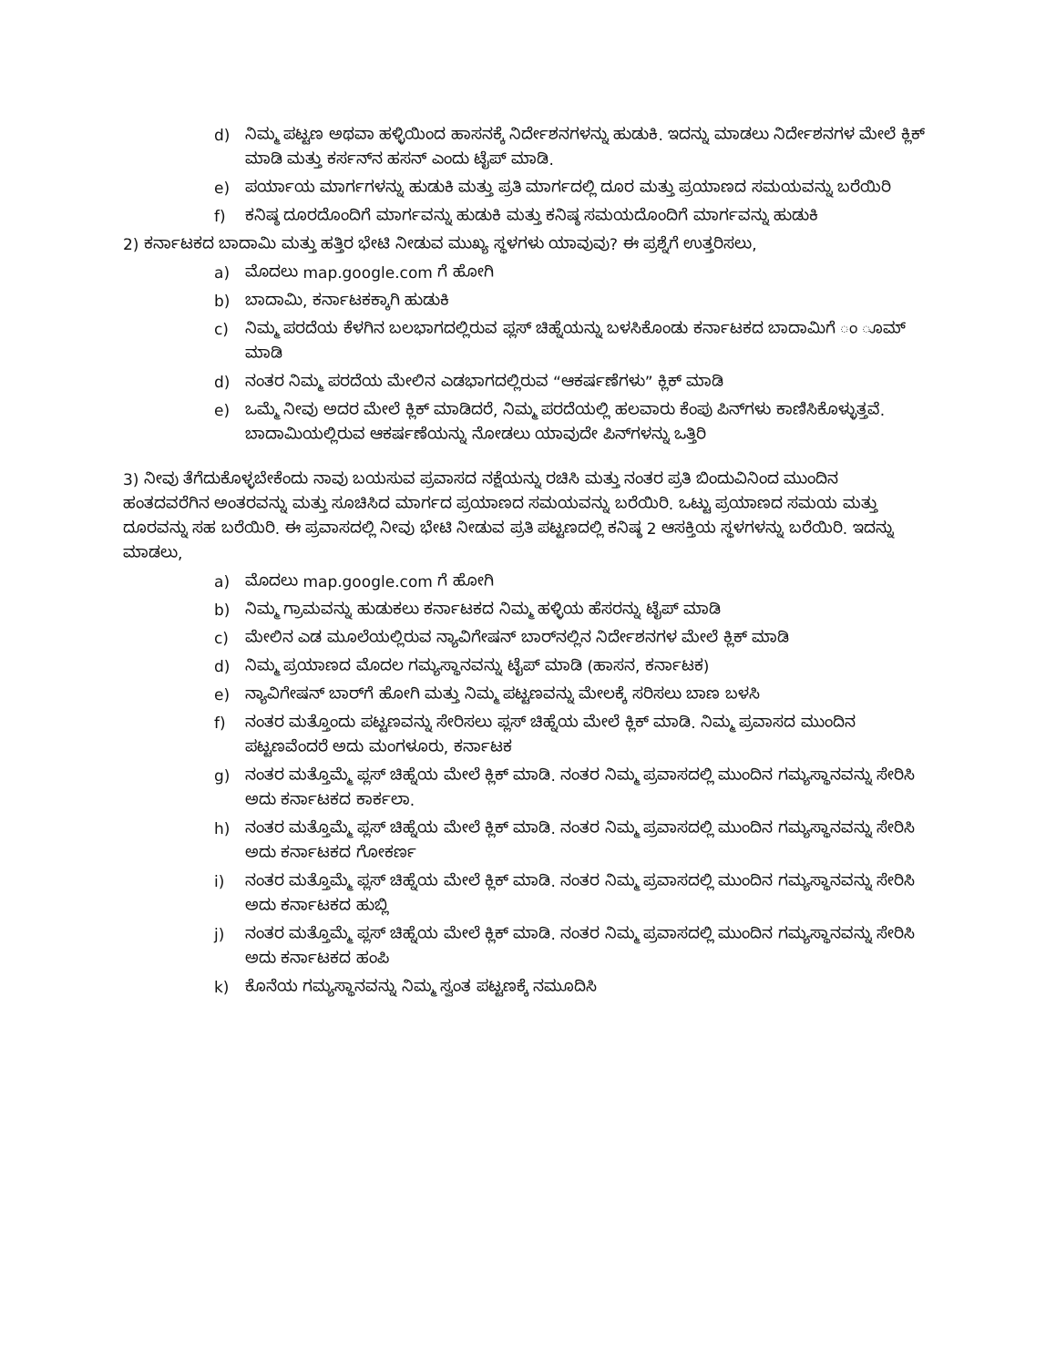d) ನಿಮ್ಮ ಪಟ್ಟಣ ಅಥವಾ ಹಳ್ಳಿಯಿಂದ ಹಾಸನಕ್ಕೆ ನಿರ್ದೇಶನಗಳನ್ನು ಹುಡುಕಿ. ಇದನ್ನು ಮಾಡಲು ನಿರ್ದೇಶನಗಳ ಮೇಲೆ ಕ್ಲಿಕ್ ಮಾಡಿ ಮತ್ತು ಕರ್ಸನ್‌ನ ಹಸನ್ ಎಂದು ಟೈಪ್ ಮಾಡಿ.
e) ಪರ್ಯಾಯ ಮಾರ್ಗಗಳನ್ನು ಹುಡುಕಿ ಮತ್ತು ಪ್ರತಿ ಮಾರ್ಗದಲ್ಲಿ ದೂರ ಮತ್ತು ಪ್ರಯಾಣದ ಸಮಯವನ್ನು ಬರೆಯಿರಿ
f) ಕನಿಷ್ಠ ದೂರದೊಂದಿಗೆ ಮಾರ್ಗವನ್ನು ಹುಡುಕಿ ಮತ್ತು ಕನಿಷ್ಠ ಸಮಯದೊಂದಿಗೆ ಮಾರ್ಗವನ್ನು ಹುಡುಕಿ
2) ಕರ್ನಾಟಕದ ಬಾದಾಮಿ ಮತ್ತು ಹತ್ತಿರ ಭೇಟಿ ನೀಡುವ ಮುಖ್ಯ ಸ್ಥಳಗಳು ಯಾವುವು? ಈ ಪ್ರಶ್ನೆಗೆ ಉತ್ತರಿಸಲು,
a) ಮೊದಲು map.google.com ಗೆ ಹೋಗಿ
b) ಬಾದಾಮಿ, ಕರ್ನಾಟಕಕ್ಕಾಗಿ ಹುಡುಕಿ
c) ನಿಮ್ಮ ಪರದೆಯ ಕೆಳಗಿನ ಬಲಭಾಗದಲ್ಲಿರುವ ಪ್ಲಸ್ ಚಿಹ್ನೆಯನ್ನು ಬಳಸಿಕೊಂಡು ಕರ್ನಾಟಕದ ಬಾದಾಮಿಗೆ ಂ ೂಮ್ ಮಾಡಿ
d) ನಂತರ ನಿಮ್ಮ ಪರದೆಯ ಮೇಲಿನ ಎಡಭಾಗದಲ್ಲಿರುವ “ಆಕರ್ಷಣೆಗಳು” ಕ್ಲಿಕ್ ಮಾಡಿ
e) ಒಮ್ಮೆ ನೀವು ಅದರ ಮೇಲೆ ಕ್ಲಿಕ್ ಮಾಡಿದರೆ, ನಿಮ್ಮ ಪರದೆಯಲ್ಲಿ ಹಲವಾರು ಕೆಂಪು ಪಿನ್‌ಗಳು ಕಾಣಿಸಿಕೊಳ್ಳುತ್ತವೆ. ಬಾದಾಮಿಯಲ್ಲಿರುವ ಆಕರ್ಷಣೆಯನ್ನು ನೋಡಲು ಯಾವುದೇ ಪಿನ್‌ಗಳನ್ನು ಒತ್ತಿರಿ
3) ನೀವು ತೆಗೆದುಕೊಳ್ಳಬೇಕೆಂದು ನಾವು ಬಯಸುವ ಪ್ರವಾಸದ ನಕ್ಷೆಯನ್ನು ರಚಿಸಿ ಮತ್ತು ನಂತರ ಪ್ರತಿ ಬಿಂದುವಿನಿಂದ ಮುಂದಿನ ಹಂತದವರೆಗಿನ ಅಂತರವನ್ನು ಮತ್ತು ಸೂಚಿಸಿದ ಮಾರ್ಗದ ಪ್ರಯಾಣದ ಸಮಯವನ್ನು ಬರೆಯಿರಿ. ಒಟ್ಟು ಪ್ರಯಾಣದ ಸಮಯ ಮತ್ತು ದೂರವನ್ನು ಸಹ ಬರೆಯಿರಿ. ಈ ಪ್ರವಾಸದಲ್ಲಿ ನೀವು ಭೇಟಿ ನೀಡುವ ಪ್ರತಿ ಪಟ್ಟಣದಲ್ಲಿ ಕನಿಷ್ಠ 2 ಆಸಕ್ತಿಯ ಸ್ಥಳಗಳನ್ನು ಬರೆಯಿರಿ. ಇದನ್ನು ಮಾಡಲು,
a) ಮೊದಲು map.google.com ಗೆ ಹೋಗಿ
b) ನಿಮ್ಮ ಗ್ರಾಮವನ್ನು ಹುಡುಕಲು ಕರ್ನಾಟಕದ ನಿಮ್ಮ ಹಳ್ಳಿಯ ಹೆಸರನ್ನು ಟೈಪ್ ಮಾಡಿ
c) ಮೇಲಿನ ಎಡ ಮೂಲೆಯಲ್ಲಿರುವ ನ್ಯಾವಿಗೇಷನ್ ಬಾರ್‌ನಲ್ಲಿನ ನಿರ್ದೇಶನಗಳ ಮೇಲೆ ಕ್ಲಿಕ್ ಮಾಡಿ
d) ನಿಮ್ಮ ಪ್ರಯಾಣದ ಮೊದಲ ಗಮ್ಯಸ್ಥಾನವನ್ನು ಟೈಪ್ ಮಾಡಿ (ಹಾಸನ, ಕರ್ನಾಟಕ)
e) ನ್ಯಾವಿಗೇಷನ್ ಬಾರ್‌ಗೆ ಹೋಗಿ ಮತ್ತು ನಿಮ್ಮ ಪಟ್ಟಣವನ್ನು ಮೇಲಕ್ಕೆ ಸರಿಸಲು ಬಾಣ ಬಳಸಿ
f) ನಂತರ ಮತ್ತೊಂದು ಪಟ್ಟಣವನ್ನು ಸೇರಿಸಲು ಪ್ಲಸ್ ಚಿಹ್ನೆಯ ಮೇಲೆ ಕ್ಲಿಕ್ ಮಾಡಿ. ನಿಮ್ಮ ಪ್ರವಾಸದ ಮುಂದಿನ ಪಟ್ಟಣವೆಂದರೆ ಅದು ಮಂಗಳೂರು, ಕರ್ನಾಟಕ
g) ನಂತರ ಮತ್ತೊಮ್ಮೆ ಪ್ಲಸ್ ಚಿಹ್ನೆಯ ಮೇಲೆ ಕ್ಲಿಕ್ ಮಾಡಿ. ನಂತರ ನಿಮ್ಮ ಪ್ರವಾಸದಲ್ಲಿ ಮುಂದಿನ ಗಮ್ಯಸ್ಥಾನವನ್ನು ಸೇರಿಸಿ ಅದು ಕರ್ನಾಟಕದ ಕಾರ್ಕಲಾ.
h) ನಂತರ ಮತ್ತೊಮ್ಮೆ ಪ್ಲಸ್ ಚಿಹ್ನೆಯ ಮೇಲೆ ಕ್ಲಿಕ್ ಮಾಡಿ. ನಂತರ ನಿಮ್ಮ ಪ್ರವಾಸದಲ್ಲಿ ಮುಂದಿನ ಗಮ್ಯಸ್ಥಾನವನ್ನು ಸೇರಿಸಿ ಅದು ಕರ್ನಾಟಕದ ಗೋಕರ್ಣ
i) ನಂತರ ಮತ್ತೊಮ್ಮೆ ಪ್ಲಸ್ ಚಿಹ್ನೆಯ ಮೇಲೆ ಕ್ಲಿಕ್ ಮಾಡಿ. ನಂತರ ನಿಮ್ಮ ಪ್ರವಾಸದಲ್ಲಿ ಮುಂದಿನ ಗಮ್ಯಸ್ಥಾನವನ್ನು ಸೇರಿಸಿ ಅದು ಕರ್ನಾಟಕದ ಹುಬ್ಲಿ
j) ನಂತರ ಮತ್ತೊಮ್ಮೆ ಪ್ಲಸ್ ಚಿಹ್ನೆಯ ಮೇಲೆ ಕ್ಲಿಕ್ ಮಾಡಿ. ನಂತರ ನಿಮ್ಮ ಪ್ರವಾಸದಲ್ಲಿ ಮುಂದಿನ ಗಮ್ಯಸ್ಥಾನವನ್ನು ಸೇರಿಸಿ ಅದು ಕರ್ನಾಟಕದ ಹಂಪಿ
k) ಕೊನೆಯ ಗಮ್ಯಸ್ಥಾನವನ್ನು ನಿಮ್ಮ ಸ್ವಂತ ಪಟ್ಟಣಕ್ಕೆ ನಮೂದಿಸಿ